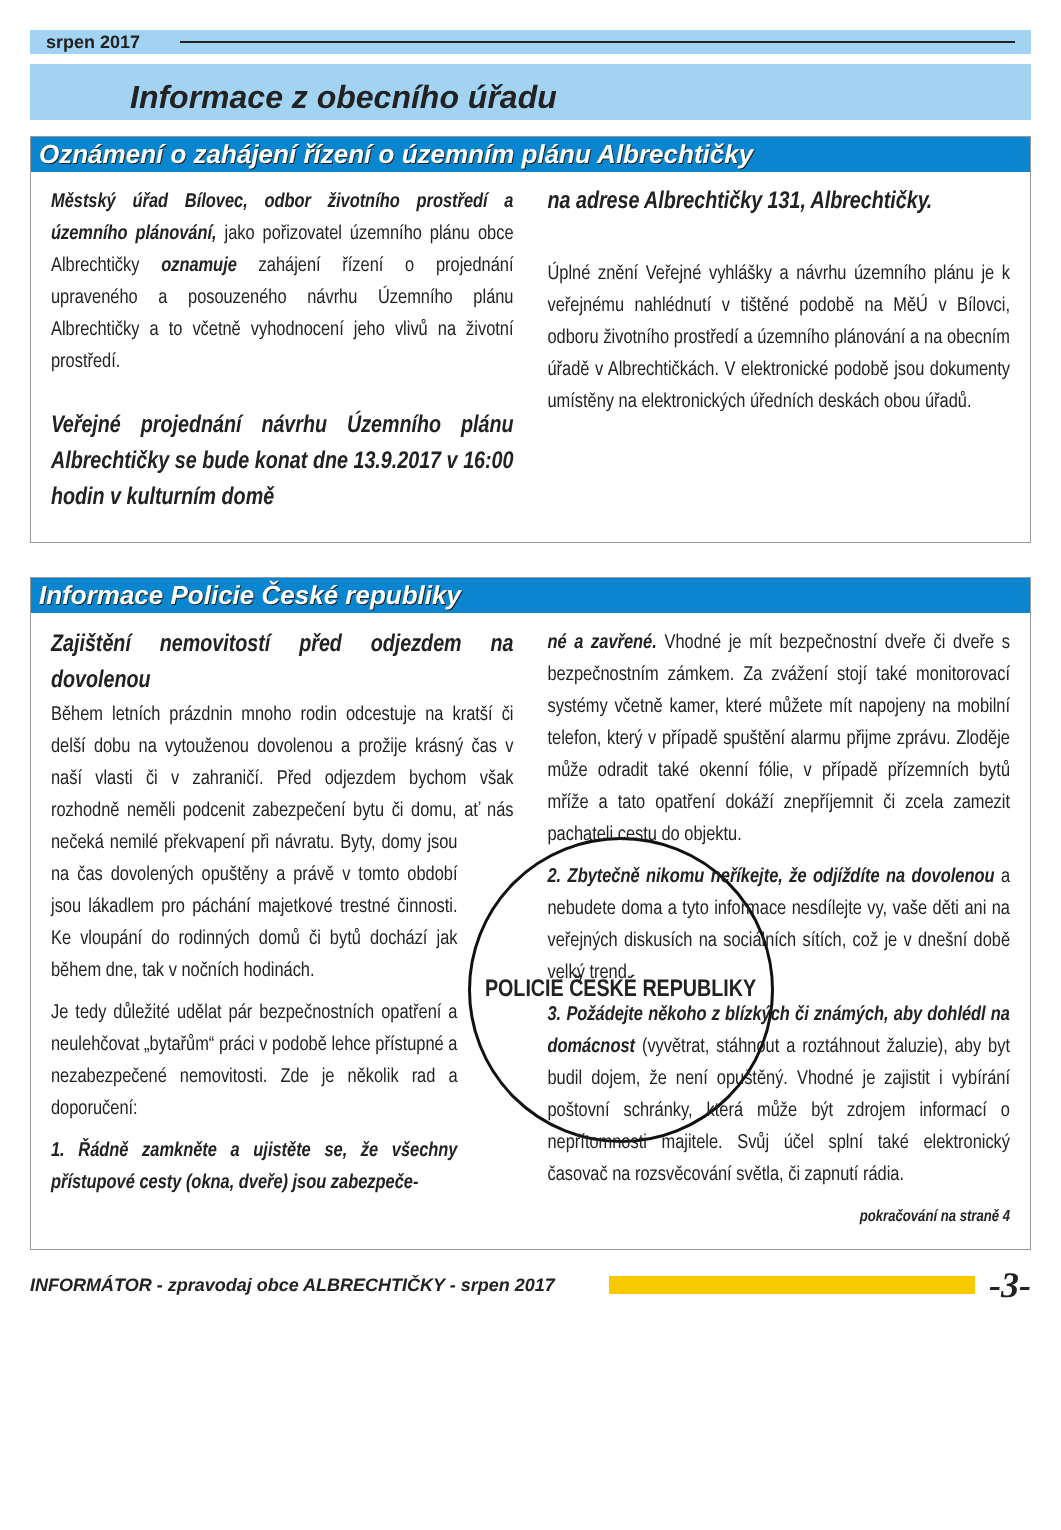srpen 2017
Informace z obecního úřadu
Oznámení o zahájení řízení o územním plánu Albrechtičky
Městský úřad Bílovec, odbor životního prostředí a územního plánování, jako pořizovatel územního plánu obce Albrechtičky oznamuje zahájení řízení o projednání upraveného a posouzeného návrhu Územního plánu Albrechtičky a to včetně vyhodnocení jeho vlivů na životní prostředí.
Veřejné projednání návrhu Územního plánu Albrechtičky se bude konat dne 13.9.2017 v 16:00 hodin v kulturním domě
na adrese Albrechtičky 131, Albrechtičky.
Úplné znění Veřejné vyhlášky a návrhu územního plánu je k veřejnému nahlédnutí v tištěné podobě na MěÚ v Bílovci, odboru životního prostředí a územního plánování a na obecním úřadě v Albrechtičkách. V elektronické podobě jsou dokumenty umístěny na elektronických úředních deskách obou úřadů.
Informace Policie České republiky
Zajištění nemovitostí před odjezdem na dovolenou
Během letních prázdnin mnoho rodin odcestuje na kratší či delší dobu na vytouženou dovolenou a prožije krásný čas v naší vlasti či v zahraničí. Před odjezdem bychom však rozhodně neměli podcenit zabezpečení bytu či domu, ať nás
POLICIE ČESKÉ REPUBLIKY
nečeká nemilé překvapení při návratu. Byty, domy jsou na čas dovolených opuštěny a právě v tomto období jsou lákadlem pro páchání majetkové trestné činnosti. Ke vloupání do rodinných domů či bytů dochází jak během dne, tak v nočních hodinách.
Je tedy důležité udělat pár bezpečnostních opatření a neulehčovat „bytařům“ práci v podobě lehce přístupné a nezabezpečené nemovitosti. Zde je několik rad a doporučení:
1. Řádně zamkněte a ujistěte se, že všechny přístupové cesty (okna, dveře) jsou zabezpeče-
né a zavřené. Vhodné je mít bezpečnostní dveře či dveře s bezpečnostním zámkem. Za zvážení stojí také monitorovací systémy včetně kamer, které můžete mít napojeny na mobilní telefon, který v případě spuštění alarmu přijme zprávu. Zloděje může odradit také okenní fólie, v případě přízemních bytů mříže a tato opatření dokáží znepříjemnit či zcela zamezit pachateli cestu do objektu.
2. Zbytečně nikomu neříkejte, že odjíždíte na dovolenou a nebudete doma a tyto informace nesdílejte vy, vaše děti ani na veřejných diskusích na sociálních sítích, což je v dnešní době velký trend.
3. Požádejte někoho z blízkých či známých, aby dohlédl na domácnost (vyvětrat, stáhnout a roztáhnout žaluzie), aby byt budil dojem, že není opuštěný. Vhodné je zajistit i vybírání poštovní schránky, která může být zdrojem informací o nepřítomnosti majitele. Svůj účel splní také elektronický časovač na rozsvěcování světla, či zapnutí rádia.
pokračování na straně 4
INFORMÁTOR - zpravodaj obce ALBRECHTIČKY - srpen 2017 -3-